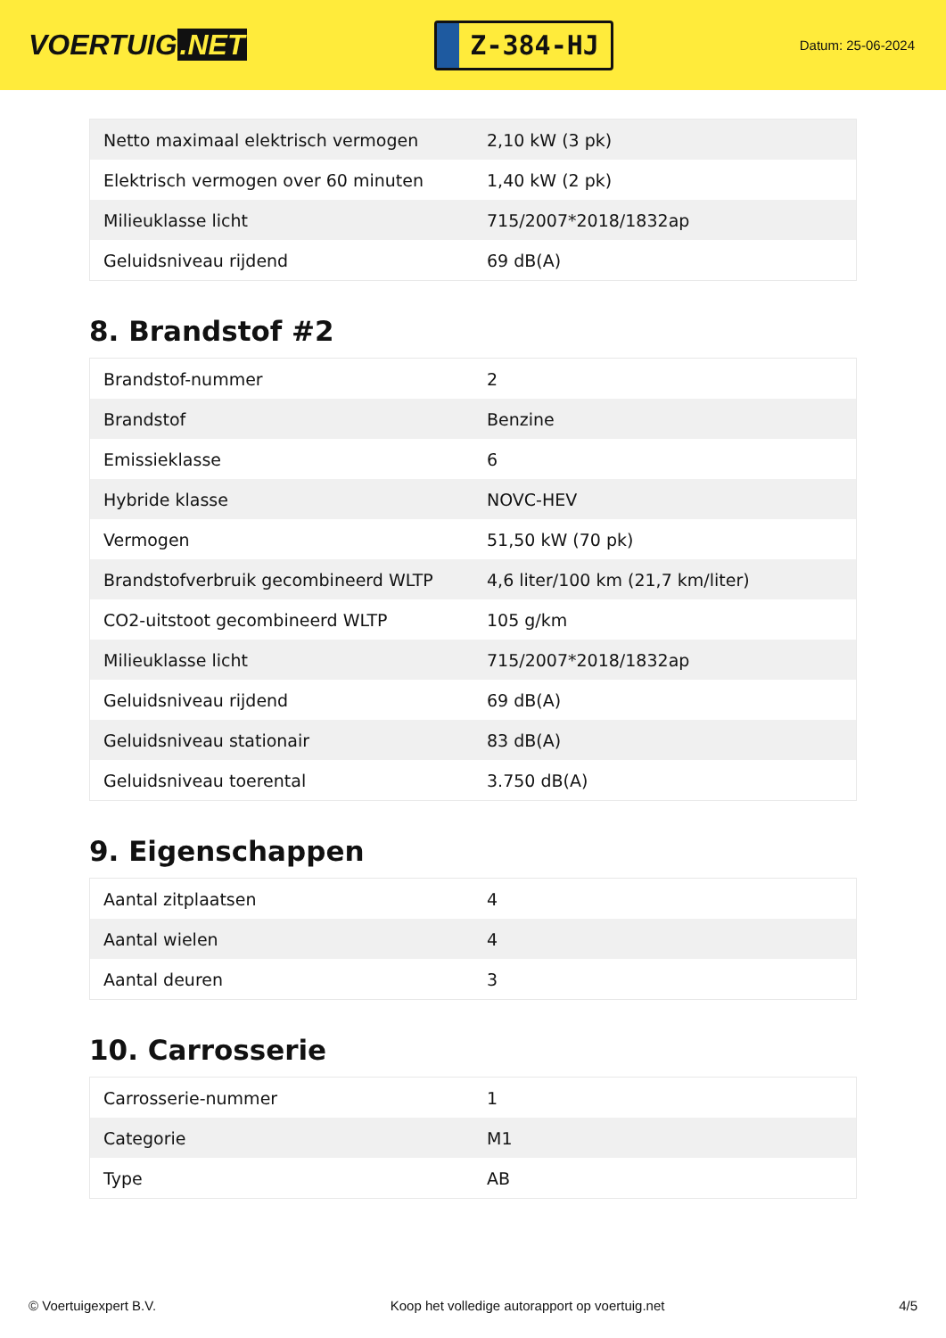VOERTUIG.NET
Z-384-HJ
Datum: 25-06-2024
| Netto maximaal elektrisch vermogen | 2,10 kW (3 pk) |
| Elektrisch vermogen over 60 minuten | 1,40 kW (2 pk) |
| Milieuklasse licht | 715/2007*2018/1832ap |
| Geluidsniveau rijdend | 69 dB(A) |
8. Brandstof #2
| Brandstof-nummer | 2 |
| Brandstof | Benzine |
| Emissieklasse | 6 |
| Hybride klasse | NOVC-HEV |
| Vermogen | 51,50 kW (70 pk) |
| Brandstofverbruik gecombineerd WLTP | 4,6 liter/100 km (21,7 km/liter) |
| CO2-uitstoot gecombineerd WLTP | 105 g/km |
| Milieuklasse licht | 715/2007*2018/1832ap |
| Geluidsniveau rijdend | 69 dB(A) |
| Geluidsniveau stationair | 83 dB(A) |
| Geluidsniveau toerental | 3.750 dB(A) |
9. Eigenschappen
| Aantal zitplaatsen | 4 |
| Aantal wielen | 4 |
| Aantal deuren | 3 |
10. Carrosserie
| Carrosserie-nummer | 1 |
| Categorie | M1 |
| Type | AB |
© Voertuigexpert B.V. Koop het volledige autorapport op voertuig.net 4/5